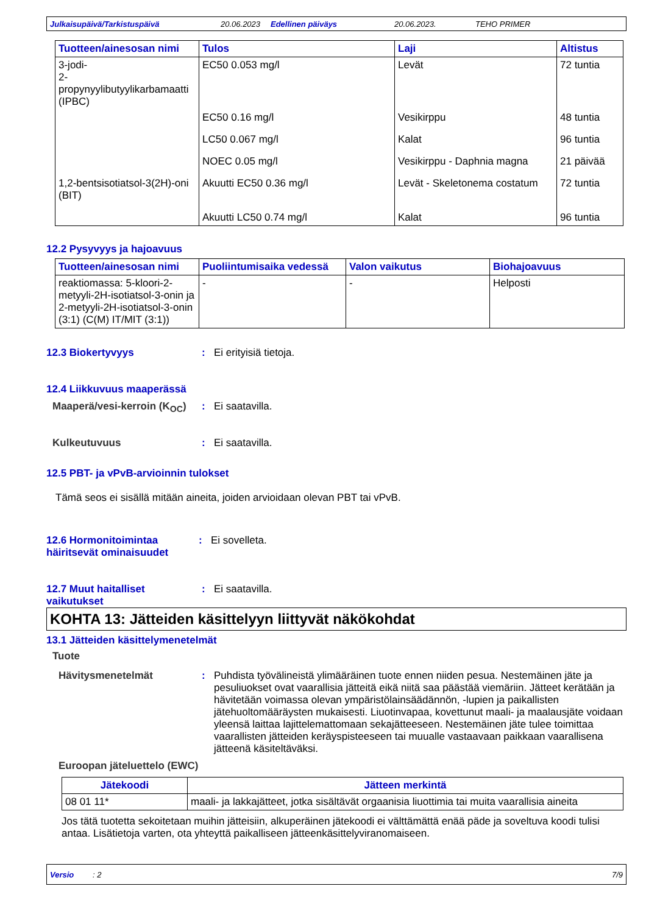Julkaisupäivä/Tarkistuspäivä 20.06.2023 Edellinen päiväys 20.06.2023. TEHO PRIMER
| Tuotteen/ainesosan nimi | Tulos | Laji | Altistus |
| --- | --- | --- | --- |
| 3-jodi- 2-propynyylibutyylikarbamaatti (IPBC) | EC50 0.053 mg/l | Levät | 72 tuntia |
| | EC50 0.16 mg/l | Vesikirppu | 48 tuntia |
| | LC50 0.067 mg/l | Kalat | 96 tuntia |
| | NOEC 0.05 mg/l | Vesikirppu - Daphnia magna | 21 päivää |
| 1,2-bentsisotiatsol-3(2H)-oni (BIT) | Akuutti EC50 0.36 mg/l | Levät - Skeletonema costatum | 72 tuntia |
| | Akuutti LC50 0.74 mg/l | Kalat | 96 tuntia |
12.2 Pysyvyys ja hajoavuus
| Tuotteen/ainesosan nimi | Puoliintumisaika vedessä | Valon vaikutus | Biohajoavuus |
| --- | --- | --- | --- |
| reaktiomassa: 5-kloori-2-metyyli-2H-isotiatsol-3-onin ja 2-metyyli-2H-isotiatsol-3-onin (3:1) (C(M) IT/MIT (3:1)) | - | - | Helposti |
12.3 Biokertyvyys : Ei erityisiä tietoja.
12.4 Liikkuvuus maaperässä
Maaperä/vesi-kerroin (K<sub>OC</sub>): Ei saatavilla.
Kulkeutuvuus: Ei saatavilla.
12.5 PBT- ja vPvB-arvioinnin tulokset
Tämä seos ei sisällä mitään aineita, joiden arvioidaan olevan PBT tai vPvB.
12.6 Hormonitoimintaa häiritsevät ominaisuudet
: Ei sovelleta.
12.7 Muut haitalliset vaikutukset
: Ei saatavilla.
KOHTA 13: Jätteiden käsittelyyn liittyvät näkökohdat
13.1 Jätteiden käsittelymenetelmät
Tuote
Hävitysmenetelmät: Puhdista työvälineistä ylimääräinen tuote ennen niiden pesua. Nestemäinen jäte ja pesuliuokset ovat vaarallisia jätteitä eikä niitä saa päästää viemäriin. Jätteet kerätään ja hävitetään voimassa olevan ympäristölainsäädännön, -lupien ja paikallisten jätehuoltomääräysten mukaisesti. Liuotinvapaa, kovettunut maali- ja maalausjäte voidaan yleensä laittaa lajittelemattomaan sekajätteeseen. Nestemäinen jäte tulee toimittaa vaarallisten jätteiden keräyspisteeseen tai muualle vastaavaan paikkaan vaarallisena jätteenä käsiteltäväksi.
Euroopan jäteluettelo (EWC)
| Jätekoodi | Jätteen merkintä |
| --- | --- |
| 08 01 11* | maali- ja lakkajätteet, jotka sisältävät orgaanisia liuottimia tai muita vaarallisia aineita |
Jos tätä tuotetta sekoitetaan muihin jätteisiin, alkuperäinen jätekoodi ei välttämättä enää päde ja soveltuva koodi tulisi antaa. Lisätietoja varten, ota yhteyttä paikalliseen jätteenkäsittelyviranomaiseen.
Versio: 2 7/9